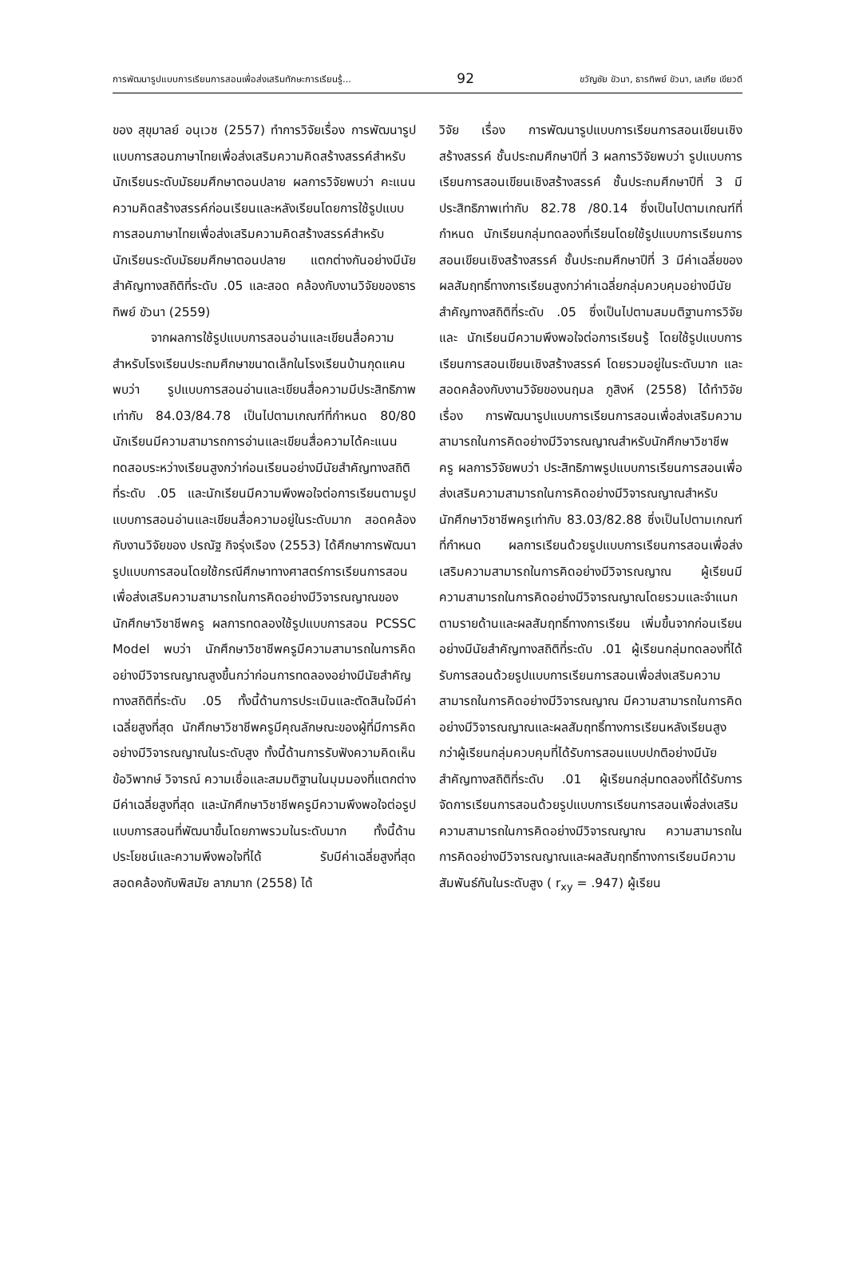การพัฒนารูปแบบการเรียนการสอนเพื่อส่งเสริมทักษะการเรียนรู้... 92 ขวัญชัย ขัวนา, ธารทิพย์ ขัวนา, เลเกีย เขียวดี
ของ สุขุมาลย์ อนุเวช (2557) ทำการวิจัยเรื่อง การพัฒนารูปแบบการสอนภาษาไทยเพื่อส่งเสริมความคิดสร้างสรรค์สำหรับนักเรียนระดับมัธยมศึกษาตอนปลาย ผลการวิจัยพบว่า คะแนนความคิดสร้างสรรค์ก่อนเรียนและหลังเรียนโดยการใช้รูปแบบการสอนภาษาไทยเพื่อส่งเสริมความคิดสร้างสรรค์สำหรับนักเรียนระดับมัธยมศึกษาตอนปลาย แตกต่างกันอย่างมีนัยสำคัญทางสถิติที่ระดับ .05 และสอด คล้องกับงานวิจัยของธารทิพย์ ขัวนา (2559)
จากผลการใช้รูปแบบการสอนอ่านและเขียนสื่อความ สำหรับโรงเรียนประถมศึกษาขนาดเล็กในโรงเรียนบ้านกุดแคน พบว่า รูปแบบการสอนอ่านและเขียนสื่อความมีประสิทธิภาพ เท่ากับ 84.03/84.78 เป็นไปตามเกณฑ์ที่กำหนด 80/80 นักเรียนมีความสามารถการอ่านและเขียนสื่อความได้คะแนนทดสอบระหว่างเรียนสูงกว่าก่อนเรียนอย่างมีนัยสำคัญทางสถิติที่ระดับ .05 และนักเรียนมีความพึงพอใจต่อการเรียนตามรูปแบบการสอนอ่านและเขียนสื่อความอยู่ในระดับมาก สอดคล้องกับงานวิจัยของ ปรณัฐ กิจรุ่งเรือง (2553) ได้ศึกษาการพัฒนารูปแบบการสอนโดยใช้กรณีศึกษาทางศาสตร์การเรียนการสอนเพื่อส่งเสริมความสามารถในการคิดอย่างมีวิจารณญาณของนักศึกษาวิชาชีพครู ผลการทดลองใช้รูปแบบการสอน PCSSC Model พบว่า นักศึกษาวิชาชีพครูมีความสามารถในการคิดอย่างมีวิจารณญาณสูงขึ้นกว่าก่อนการทดลองอย่างมีนัยสำคัญทางสถิติที่ระดับ .05 ทั้งนี้ด้านการประเมินและตัดสินใจมีค่าเฉลี่ยสูงที่สุด นักศึกษาวิชาชีพครูมีคุณลักษณะของผู้ที่มีการคิดอย่างมีวิจารณญาณในระดับสูง ทั้งนี้ด้านการรับฟังความคิดเห็นข้อวิพากษ์ วิจารณ์ ความเชื่อและสมมติฐานในมุมมองที่แตกต่าง มีค่าเฉลี่ยสูงที่สุด และนักศึกษาวิชาชีพครูมีความพึงพอใจต่อรูปแบบการสอนที่พัฒนาขึ้นโดยภาพรวมในระดับมาก ทั้งนี้ด้านประโยชน์และความพึงพอใจที่ได้ รับมีค่าเฉลี่ยสูงที่สุด สอดคล้องกับพิสมัย ลาภมาก (2558) ได้
วิจัย เรื่อง การพัฒนารูปแบบการเรียนการสอนเขียนเชิงสร้างสรรค์ ชั้นประถมศึกษาปีที่ 3 ผลการวิจัยพบว่า รูปแบบการเรียนการสอนเขียนเชิงสร้างสรรค์ ชั้นประถมศึกษาปีที่ 3 มีประสิทธิภาพเท่ากับ 82.78 /80.14 ซึ่งเป็นไปตามเกณฑ์ที่กำหนด นักเรียนกลุ่มทดลองที่เรียนโดยใช้รูปแบบการเรียนการสอนเขียนเชิงสร้างสรรค์ ชั้นประถมศึกษาปีที่ 3 มีค่าเฉลี่ยของผลสัมฤทธิ์ทางการเรียนสูงกว่าค่าเฉลี่ยกลุ่มควบคุมอย่างมีนัยสำคัญทางสถิติที่ระดับ .05 ซึ่งเป็นไปตามสมมติฐานการวิจัย และ นักเรียนมีความพึงพอใจต่อการเรียนรู้ โดยใช้รูปแบบการเรียนการสอนเขียนเชิงสร้างสรรค์ โดยรวมอยู่ในระดับมาก และสอดคล้องกับงานวิจัยของนฤมล ภูสิงห์ (2558) ได้ทำวิจัยเรื่อง การพัฒนารูปแบบการเรียนการสอนเพื่อส่งเสริมความสามารถในการคิดอย่างมีวิจารณญาณสำหรับนักศึกษาวิชาชีพครู ผลการวิจัยพบว่า ประสิทธิภาพรูปแบบการเรียนการสอนเพื่อส่งเสริมความสามารถในการคิดอย่างมีวิจารณญาณสำหรับนักศึกษาวิชาชีพครูเท่ากับ 83.03/82.88 ซึ่งเป็นไปตามเกณฑ์ที่กำหนด ผลการเรียนด้วยรูปแบบการเรียนการสอนเพื่อส่งเสริมความสามารถในการคิดอย่างมีวิจารณญาณ ผู้เรียนมีความสามารถในการคิดอย่างมีวิจารณญาณโดยรวมและจำแนกตามรายด้านและผลสัมฤทธิ์ทางการเรียน เพิ่มขึ้นจากก่อนเรียนอย่างมีนัยสำคัญทางสถิติที่ระดับ .01 ผู้เรียนกลุ่มทดลองที่ได้รับการสอนด้วยรูปแบบการเรียนการสอนเพื่อส่งเสริมความสามารถในการคิดอย่างมีวิจารณญาณ มีความสามารถในการคิดอย่างมีวิจารณญาณและผลสัมฤทธิ์ทางการเรียนหลังเรียนสูงกว่าผู้เรียนกลุ่มควบคุมที่ได้รับการสอนแบบปกติอย่างมีนัยสำคัญทางสถิติที่ระดับ .01 ผู้เรียนกลุ่มทดลองที่ได้รับการจัดการเรียนการสอนด้วยรูปแบบการเรียนการสอนเพื่อส่งเสริมความสามารถในการคิดอย่างมีวิจารณญาณ ความสามารถในการคิดอย่างมีวิจารณญาณและผลสัมฤทธิ์ทางการเรียนมีความ สัมพันธ์กันในระดับสูง ( r<sub>xy</sub> = .947) ผู้เรียน